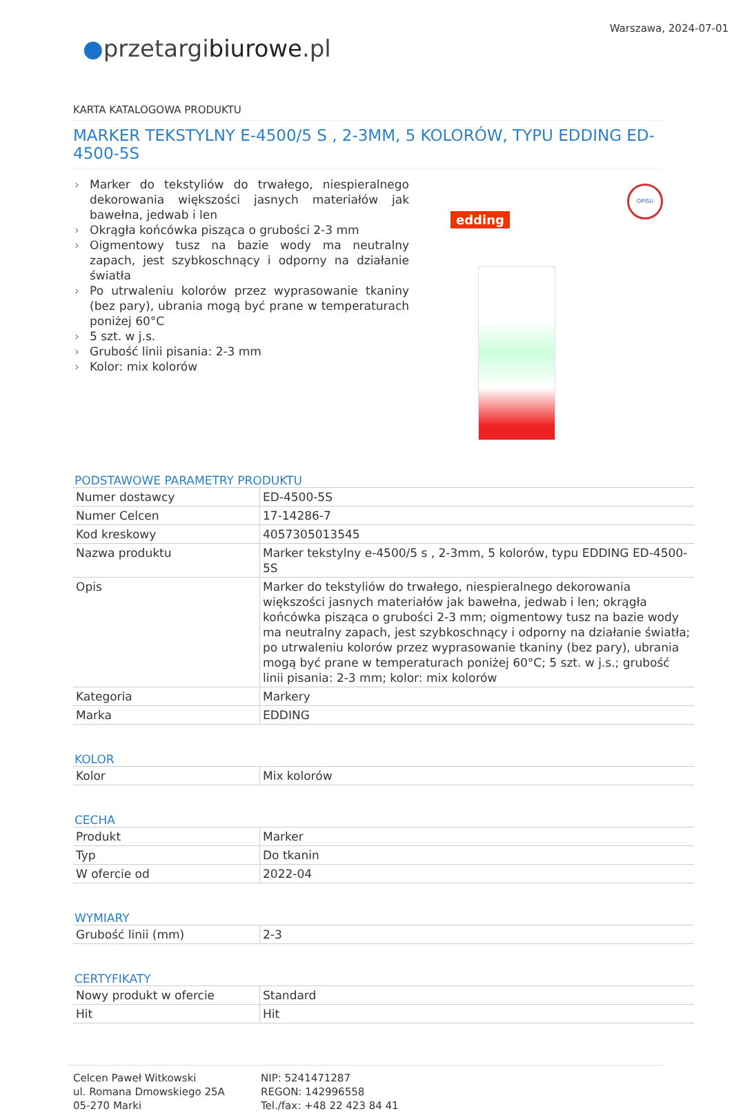Warszawa, 2024-07-01
●przetargibiurowe.pl
KARTA KATALOGOWA PRODUKTU
MARKER TEKSTYLNY E-4500/5 S , 2-3MM, 5 KOLORÓW, TYPU EDDING ED-4500-5S
› Marker do tekstyliów do trwałego, niespieralnego dekorowania większości jasnych materiałów jak bawełna, jedwab i len
› Okrągła końcówka pisząca o grubości 2-3 mm
› Oigmentowy tusz na bazie wody ma neutralny zapach, jest szybkoschnący i odporny na działanie światła
› Po utrwaleniu kolorów przez wyprasowanie tkaniny (bez pary), ubrania mogą być prane w temperaturach poniżej 60°C
› 5 szt. w j.s.
› Grubość linii pisania: 2-3 mm
› Kolor: mix kolorów
edding
OPISU
PODSTAWOWE PARAMETRY PRODUKTU
| Numer dostawcy | ED-4500-5S |
| Numer Celcen | 17-14286-7 |
| Kod kreskowy | 4057305013545 |
| Nazwa produktu | Marker tekstylny e-4500/5 s , 2-3mm, 5 kolorów, typu EDDING ED-4500-5S |
| Opis | Marker do tekstyliów do trwałego, niespieralnego dekorowania większości jasnych materiałów jak bawełna, jedwab i len; okrągła końcówka pisząca o grubości 2-3 mm; oigmentowy tusz na bazie wody ma neutralny zapach, jest szybkoschnący i odporny na działanie światła; po utrwaleniu kolorów przez wyprasowanie tkaniny (bez pary), ubrania mogą być prane w temperaturach poniżej 60°C; 5 szt. w j.s.; grubość linii pisania: 2-3 mm; kolor: mix kolorów |
| Kategoria | Markery |
| Marka | EDDING |
KOLOR
| Kolor | Mix kolorów |
CECHA
| Produkt | Marker |
| Typ | Do tkanin |
| W ofercie od | 2022-04 |
WYMIARY
| Grubość linii (mm) | 2-3 |
CERTYFIKATY
| Nowy produkt w ofercie | Standard |
| Hit | Hit |
Celcen Paweł Witkowski
ul. Romana Dmowskiego 25A
05-270 Marki
NIP: 5241471287
REGON: 142996558
Tel./fax: +48 22 423 84 41